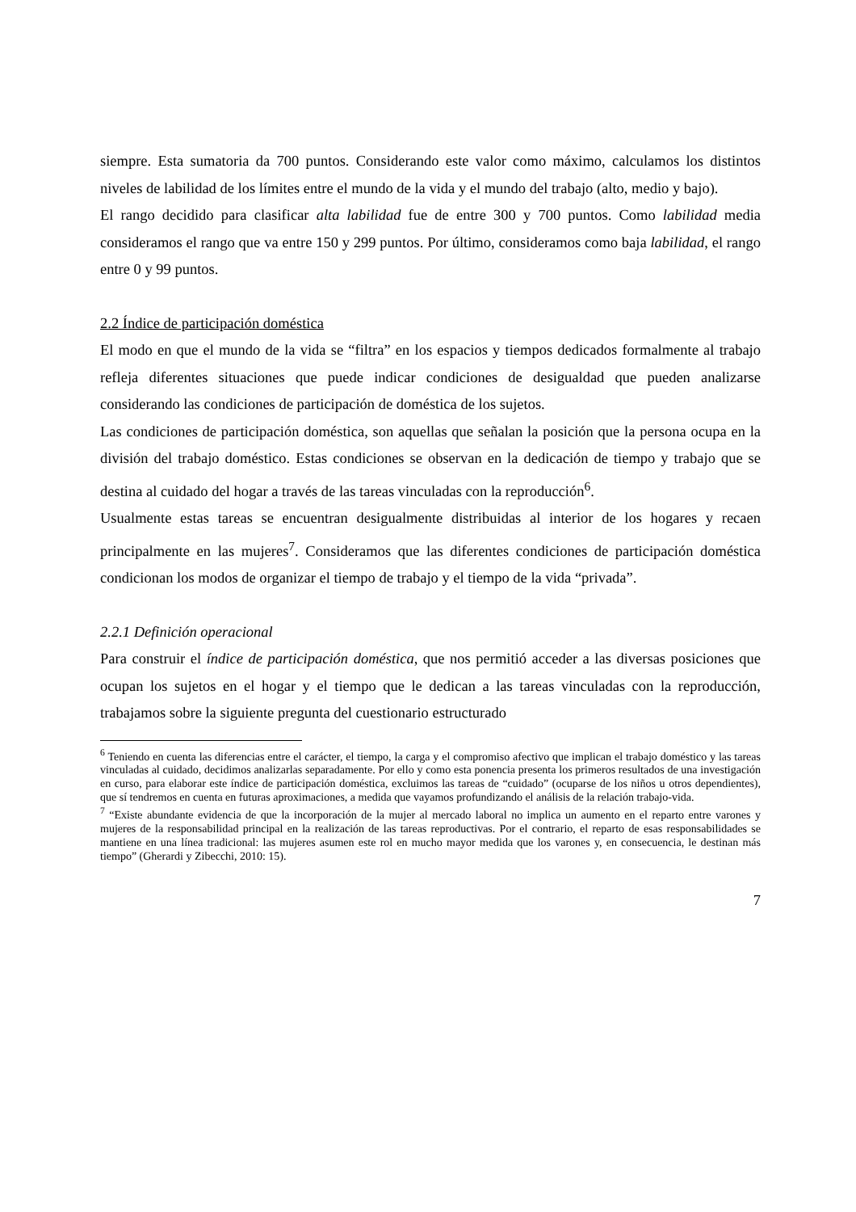siempre. Esta sumatoria da 700 puntos. Considerando este valor como máximo, calculamos los distintos niveles de labilidad de los límites entre el mundo de la vida y el mundo del trabajo (alto, medio y bajo).
El rango decidido para clasificar alta labilidad fue de entre 300 y 700 puntos. Como labilidad media consideramos el rango que va entre 150 y 299 puntos. Por último, consideramos como baja labilidad, el rango entre 0 y 99 puntos.
2.2 Índice de participación doméstica
El modo en que el mundo de la vida se “filtra” en los espacios y tiempos dedicados formalmente al trabajo refleja diferentes situaciones que puede indicar condiciones de desigualdad que pueden analizarse considerando las condiciones de participación de doméstica de los sujetos.
Las condiciones de participación doméstica, son aquellas que señalan la posición que la persona ocupa en la división del trabajo doméstico. Estas condiciones se observan en la dedicación de tiempo y trabajo que se destina al cuidado del hogar a través de las tareas vinculadas con la reproducción<sup>6</sup>.
Usualmente estas tareas se encuentran desigualmente distribuidas al interior de los hogares y recaen principalmente en las mujeres<sup>7</sup>. Consideramos que las diferentes condiciones de participación doméstica condicionan los modos de organizar el tiempo de trabajo y el tiempo de la vida “privada”.
2.2.1 Definición operacional
Para construir el índice de participación doméstica, que nos permitió acceder a las diversas posiciones que ocupan los sujetos en el hogar y el tiempo que le dedican a las tareas vinculadas con la reproducción, trabajamos sobre la siguiente pregunta del cuestionario estructurado
<sup>6</sup> Teniendo en cuenta las diferencias entre el carácter, el tiempo, la carga y el compromiso afectivo que implican el trabajo doméstico y las tareas vinculadas al cuidado, decidimos analizarlas separadamente. Por ello y como esta ponencia presenta los primeros resultados de una investigación en curso, para elaborar este índice de participación doméstica, excluimos las tareas de “cuidado” (ocuparse de los niños u otros dependientes), que sí tendremos en cuenta en futuras aproximaciones, a medida que vayamos profundizando el análisis de la relación trabajo-vida.
<sup>7</sup> “Existe abundante evidencia de que la incorporación de la mujer al mercado laboral no implica un aumento en el reparto entre varones y mujeres de la responsabilidad principal en la realización de las tareas reproductivas. Por el contrario, el reparto de esas responsabilidades se mantiene en una línea tradicional: las mujeres asumen este rol en mucho mayor medida que los varones y, en consecuencia, le destinan más tiempo” (Gherardi y Zibecchi, 2010: 15).
7